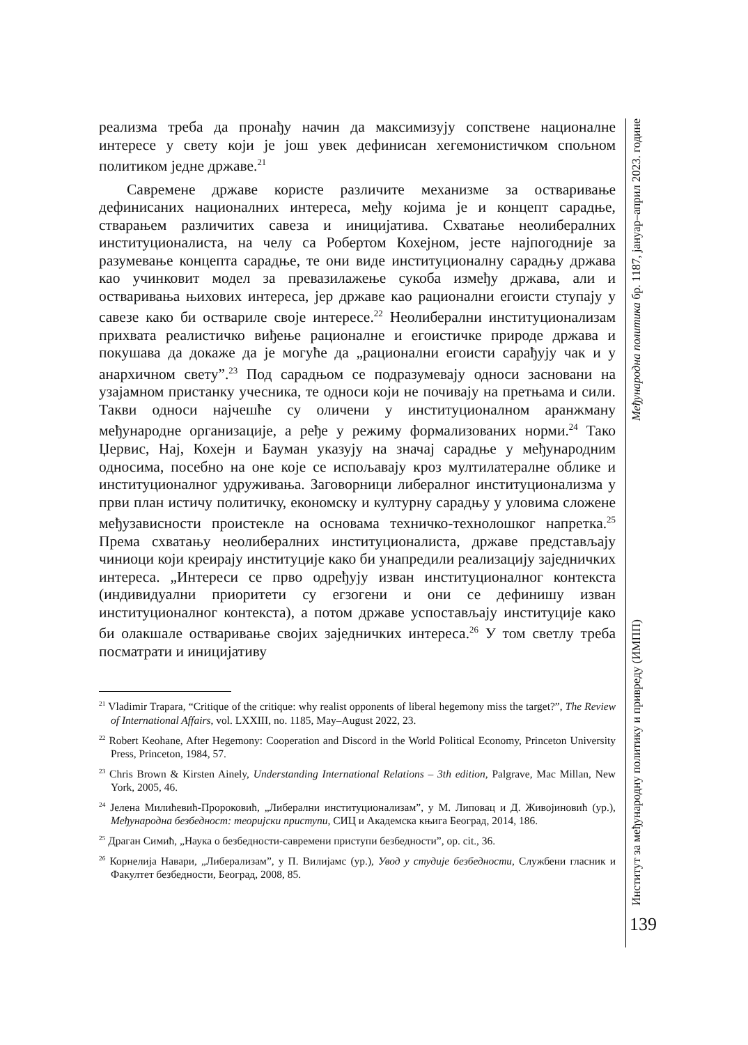реализма треба да пронађу начин да максимизују сопствене националне интересе у свету који је још увек дефинисан хегемонистичком спољном политиком једне државе.<sup>21</sup>
Савремене државе користе различите механизме за остваривање дефинисаних националних интереса, међу којима је и концепт сарадње, стварањем различитих савеза и иницијатива. Схватање неолибералних институционалиста, на челу са Робертом Кохејном, јесте најпогодније за разумевање концепта сарадње, те они виде институционалну сарадњу држава као учинковит модел за превазилажење сукоба између држава, али и остваривања њихових интереса, јер државе као рационални егоисти ступају у савезе како би оствариле своје интересе.<sup>22</sup> Неолиберални институционализам прихвата реалистичко виђење рационалне и егоистичке природе држава и покушава да докаже да је могуће да „рационални егоисти сарађују чак и у анархичном свету”.<sup>23</sup> Под сарадњом се подразумевају односи засновани на узајамном пристанку учесника, те односи који не почивају на претњама и сили. Такви односи најчешће су оличени у институционалном аранжману међународне организације, а ређе у режиму формализованих норми.<sup>24</sup> Тако Џервис, Нај, Кохејн и Бауман указују на значај сарадње у међународним односима, посебно на оне које се испољавају кроз мултилатералне облике и институционалног удруживања. Заговорници либералног институционализма у први план истичу политичку, економску и културну сарадњу у уловима сложене међузависности проистекле на основама техничко-технолошког напретка.<sup>25</sup> Према схватању неолибералних институционалиста, државе представљају чиниоци који креирају институције како би унапредили реализацију заједничких интереса. „Интереси се прво одређују изван институционалног контекста (индивидуални приоритети су егзогени и они се дефинишу изван институционалног контекста), а потом државе успостављају институције како би олакшале остваривање својих заједничких интереса.<sup>26</sup> У том светлу треба посматрати и иницијативу
<sup>21</sup> Vladimir Trapara, “Critique of the critique: why realist opponents of liberal hegemony miss the target?”, The Review of International Affairs, vol. LXXIII, no. 1185, May–August 2022, 23.
<sup>22</sup> Robert Keohane, After Hegemony: Cooperation and Discord in the World Political Economy, Princeton University Press, Princeton, 1984, 57.
<sup>23</sup> Chris Brown & Kirsten Ainely, Understanding International Relations – 3th edition, Palgrave, Mac Millan, New York, 2005, 46.
<sup>24</sup> Јелена Милићевић-Пророковић, „Либерални институционализам”, у М. Липовац и Д. Живојиновић (ур.), Међународна безбедност: теоријски приступи, СИЦ и Академска књига Београд, 2014, 186.
<sup>25</sup> Драган Симић, „Наука о безбедности-савремени приступи безбедности”, op. cit., 36.
<sup>26</sup> Корнелија Навари, „Либерализам”, у П. Вилијамс (ур.), Увод у студије безбедности, Службени гласник и Факултет безбедности, Београд, 2008, 85.
Институт за међународну политику и привреду (ИМПП) Међународна политика бр. 1187, јануар–април 2023. године
139